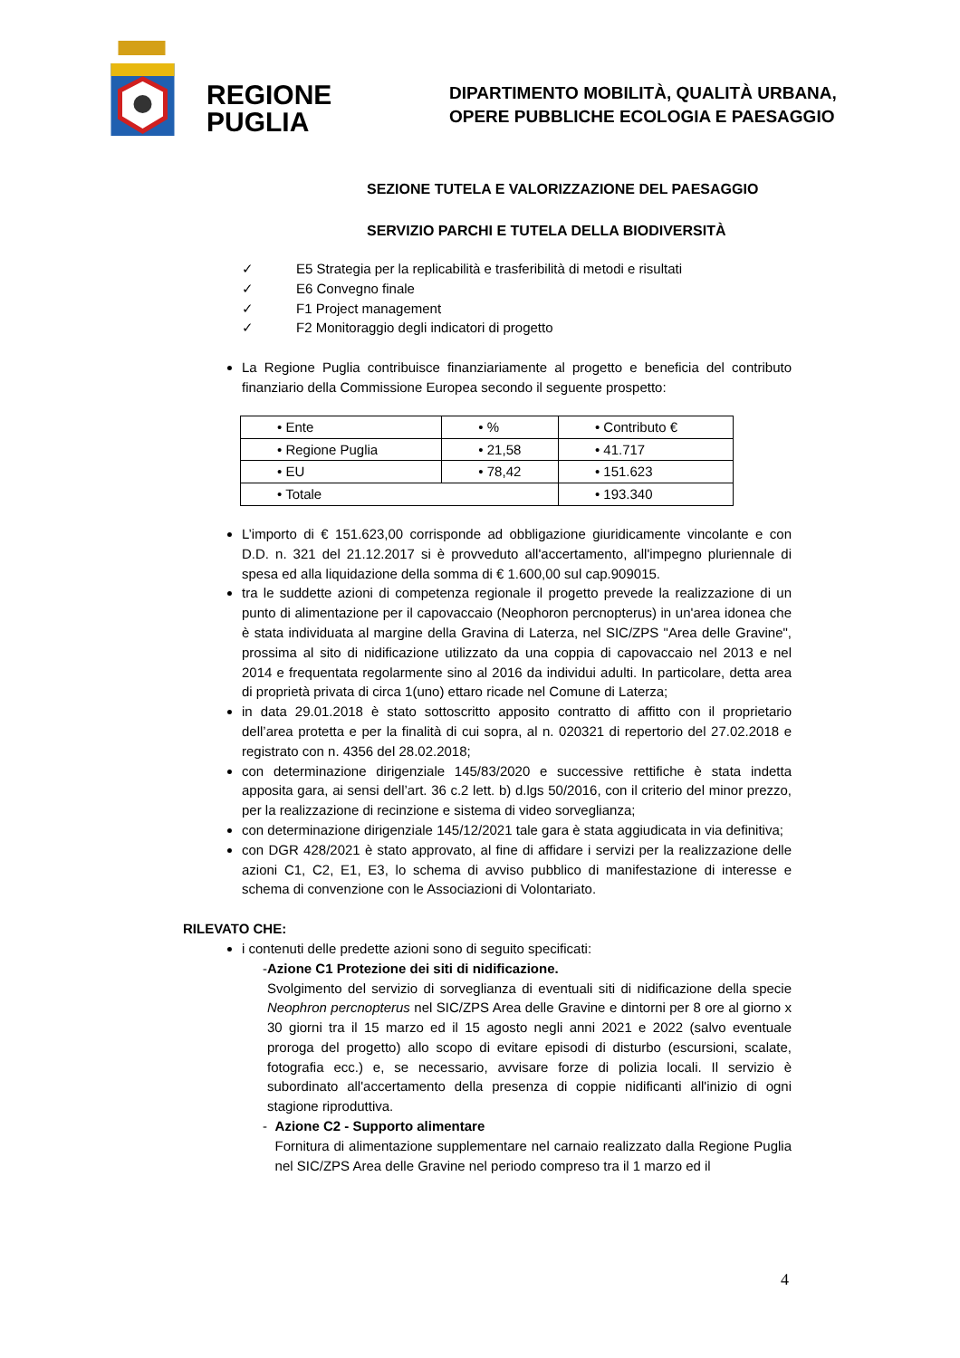REGIONE
PUGLIA
DIPARTIMENTO MOBILITÀ, QUALITÀ URBANA,
OPERE PUBBLICHE ECOLOGIA E PAESAGGIO
SEZIONE TUTELA E VALORIZZAZIONE DEL PAESAGGIO
SERVIZIO PARCHI E TUTELA DELLA BIODIVERSITÀ
✓ E5 Strategia per la replicabilità e trasferibilità di metodi e risultati
✓ E6 Convegno finale
✓ F1 Project management
✓ F2 Monitoraggio degli indicatori di progetto
La Regione Puglia contribuisce finanziariamente al progetto e beneficia del contributo finanziario della Commissione Europea secondo il seguente prospetto:
| • Ente | • % | • Contributo € |
| • Regione Puglia | • 21,58 | • 41.717 |
| • EU | • 78,42 | • 151.623 |
| • Totale | | • 193.340 |
L’importo di € 151.623,00 corrisponde ad obbligazione giuridicamente vincolante e con D.D. n. 321 del 21.12.2017 si è provveduto all'accertamento, all'impegno pluriennale di spesa ed alla liquidazione della somma di € 1.600,00 sul cap.909015.
tra le suddette azioni di competenza regionale il progetto prevede la realizzazione di un punto di alimentazione per il capovaccaio (Neophoron percnopterus) in un'area idonea che è stata individuata al margine della Gravina di Laterza, nel SIC/ZPS "Area delle Gravine", prossima al sito di nidificazione utilizzato da una coppia di capovaccaio nel 2013 e nel 2014 e frequentata regolarmente sino al 2016 da individui adulti. In particolare, detta area di proprietà privata di circa 1(uno) ettaro ricade nel Comune di Laterza;
in data 29.01.2018 è stato sottoscritto apposito contratto di affitto con il proprietario dell’area protetta e per la finalità di cui sopra, al n. 020321 di repertorio del 27.02.2018 e registrato con n. 4356 del 28.02.2018;
con determinazione dirigenziale 145/83/2020 e successive rettifiche è stata indetta apposita gara, ai sensi dell’art. 36 c.2 lett. b) d.lgs 50/2016, con il criterio del minor prezzo, per la realizzazione di recinzione e sistema di video sorveglianza;
con determinazione dirigenziale 145/12/2021 tale gara è stata aggiudicata in via definitiva;
con DGR 428/2021 è stato approvato, al fine di affidare i servizi per la realizzazione delle azioni C1, C2, E1, E3, lo schema di avviso pubblico di manifestazione di interesse e schema di convenzione con le Associazioni di Volontariato.
RILEVATO CHE:
i contenuti delle predette azioni sono di seguito specificati:
- Azione C1 Protezione dei siti di nidificazione.
Svolgimento del servizio di sorveglianza di eventuali siti di nidificazione della specie Neophron percnopterus nel SIC/ZPS Area delle Gravine e dintorni per 8 ore al giorno x 30 giorni tra il 15 marzo ed il 15 agosto negli anni 2021 e 2022 (salvo eventuale proroga del progetto) allo scopo di evitare episodi di disturbo (escursioni, scalate, fotografia ecc.) e, se necessario, avvisare forze di polizia locali. Il servizio è subordinato all'accertamento della presenza di coppie nidificanti all'inizio di ogni stagione riproduttiva.
- Azione C2 - Supporto alimentare
Fornitura di alimentazione supplementare nel carnaio realizzato dalla Regione Puglia nel SIC/ZPS Area delle Gravine nel periodo compreso tra il 1 marzo ed il
4